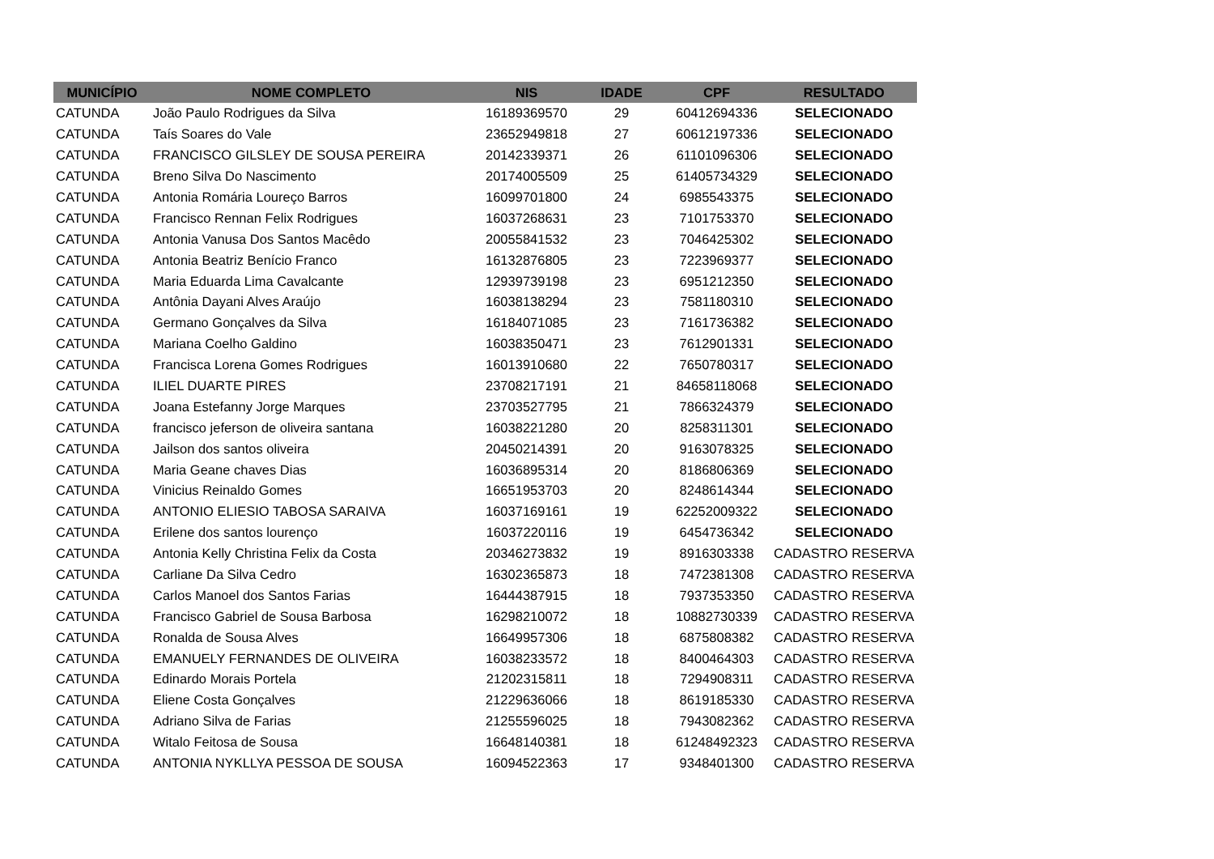| MUNICÍPIO | NOME COMPLETO | NIS | IDADE | CPF | RESULTADO |
| --- | --- | --- | --- | --- | --- |
| CATUNDA | João Paulo Rodrigues da Silva | 16189369570 | 29 | 60412694336 | SELECIONADO |
| CATUNDA | Taís Soares do Vale | 23652949818 | 27 | 60612197336 | SELECIONADO |
| CATUNDA | FRANCISCO GILSLEY DE SOUSA PEREIRA | 20142339371 | 26 | 61101096306 | SELECIONADO |
| CATUNDA | Breno Silva Do Nascimento | 20174005509 | 25 | 61405734329 | SELECIONADO |
| CATUNDA | Antonia Romária Loureço Barros | 16099701800 | 24 | 6985543375 | SELECIONADO |
| CATUNDA | Francisco Rennan Felix Rodrigues | 16037268631 | 23 | 7101753370 | SELECIONADO |
| CATUNDA | Antonia Vanusa Dos Santos Macêdo | 20055841532 | 23 | 7046425302 | SELECIONADO |
| CATUNDA | Antonia Beatriz Benício Franco | 16132876805 | 23 | 7223969377 | SELECIONADO |
| CATUNDA | Maria Eduarda Lima Cavalcante | 12939739198 | 23 | 6951212350 | SELECIONADO |
| CATUNDA | Antônia Dayani Alves Araújo | 16038138294 | 23 | 7581180310 | SELECIONADO |
| CATUNDA | Germano Gonçalves da Silva | 16184071085 | 23 | 7161736382 | SELECIONADO |
| CATUNDA | Mariana Coelho Galdino | 16038350471 | 23 | 7612901331 | SELECIONADO |
| CATUNDA | Francisca Lorena Gomes Rodrigues | 16013910680 | 22 | 7650780317 | SELECIONADO |
| CATUNDA | ILIEL DUARTE PIRES | 23708217191 | 21 | 84658118068 | SELECIONADO |
| CATUNDA | Joana Estefanny Jorge Marques | 23703527795 | 21 | 7866324379 | SELECIONADO |
| CATUNDA | francisco jeferson de oliveira santana | 16038221280 | 20 | 8258311301 | SELECIONADO |
| CATUNDA | Jailson dos santos oliveira | 20450214391 | 20 | 9163078325 | SELECIONADO |
| CATUNDA | Maria Geane chaves Dias | 16036895314 | 20 | 8186806369 | SELECIONADO |
| CATUNDA | Vinicius Reinaldo Gomes | 16651953703 | 20 | 8248614344 | SELECIONADO |
| CATUNDA | ANTONIO ELIESIO TABOSA SARAIVA | 16037169161 | 19 | 62252009322 | SELECIONADO |
| CATUNDA | Erilene dos santos lourenço | 16037220116 | 19 | 6454736342 | SELECIONADO |
| CATUNDA | Antonia Kelly Christina Felix da Costa | 20346273832 | 19 | 8916303338 | CADASTRO RESERVA |
| CATUNDA | Carliane Da Silva Cedro | 16302365873 | 18 | 7472381308 | CADASTRO RESERVA |
| CATUNDA | Carlos Manoel dos Santos Farias | 16444387915 | 18 | 7937353350 | CADASTRO RESERVA |
| CATUNDA | Francisco Gabriel de Sousa Barbosa | 16298210072 | 18 | 10882730339 | CADASTRO RESERVA |
| CATUNDA | Ronalda de Sousa Alves | 16649957306 | 18 | 6875808382 | CADASTRO RESERVA |
| CATUNDA | EMANUELY FERNANDES DE OLIVEIRA | 16038233572 | 18 | 8400464303 | CADASTRO RESERVA |
| CATUNDA | Edinardo Morais Portela | 21202315811 | 18 | 7294908311 | CADASTRO RESERVA |
| CATUNDA | Eliene Costa Gonçalves | 21229636066 | 18 | 8619185330 | CADASTRO RESERVA |
| CATUNDA | Adriano Silva de Farias | 21255596025 | 18 | 7943082362 | CADASTRO RESERVA |
| CATUNDA | Witalo Feitosa de Sousa | 16648140381 | 18 | 61248492323 | CADASTRO RESERVA |
| CATUNDA | ANTONIA NYKLLYA PESSOA DE SOUSA | 16094522363 | 17 | 9348401300 | CADASTRO RESERVA |